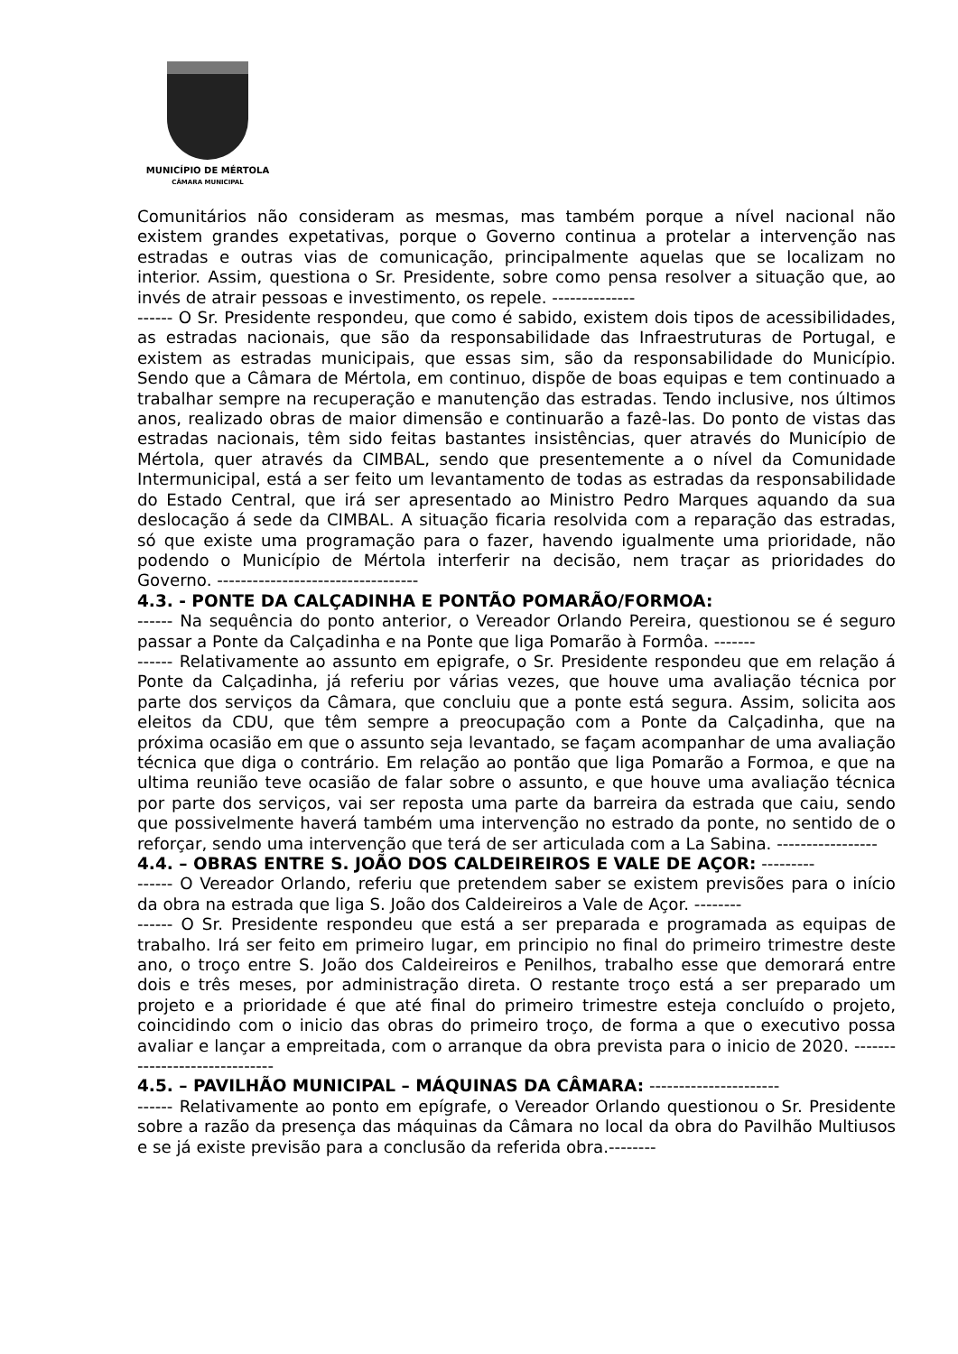MUNICÍPIO DE MÉRTOLA
CÂMARA MUNICIPAL
Comunitários não consideram as mesmas, mas também porque a nível nacional não existem grandes expetativas, porque o Governo continua a protelar a intervenção nas estradas e outras vias de comunicação, principalmente aquelas que se localizam no interior. Assim, questiona o Sr. Presidente, sobre como pensa resolver a situação que, ao invés de atrair pessoas e investimento, os repele. --------------
------ O Sr. Presidente respondeu, que como é sabido, existem dois tipos de acessibilidades, as estradas nacionais, que são da responsabilidade das Infraestruturas de Portugal, e existem as estradas municipais, que essas sim, são da responsabilidade do Município. Sendo que a Câmara de Mértola, em continuo, dispõe de boas equipas e tem continuado a trabalhar sempre na recuperação e manutenção das estradas. Tendo inclusive, nos últimos anos, realizado obras de maior dimensão e continuarão a fazê-las. Do ponto de vistas das estradas nacionais, têm sido feitas bastantes insistências, quer através do Município de Mértola, quer através da CIMBAL, sendo que presentemente a o nível da Comunidade Intermunicipal, está a ser feito um levantamento de todas as estradas da responsabilidade do Estado Central, que irá ser apresentado ao Ministro Pedro Marques aquando da sua deslocação á sede da CIMBAL. A situação ficaria resolvida com a reparação das estradas, só que existe uma programação para o fazer, havendo igualmente uma prioridade, não podendo o Município de Mértola interferir na decisão, nem traçar as prioridades do Governo. ----------------------------------
4.3. - PONTE DA CALÇADINHA E PONTÃO POMARÃO/FORMOA:
------ Na sequência do ponto anterior, o Vereador Orlando Pereira, questionou se é seguro passar a Ponte da Calçadinha e na Ponte que liga Pomarão à Formôa. -------
------ Relativamente ao assunto em epigrafe, o Sr. Presidente respondeu que em relação á Ponte da Calçadinha, já referiu por várias vezes, que houve uma avaliação técnica por parte dos serviços da Câmara, que concluiu que a ponte está segura. Assim, solicita aos eleitos da CDU, que têm sempre a preocupação com a Ponte da Calçadinha, que na próxima ocasião em que o assunto seja levantado, se façam acompanhar de uma avaliação técnica que diga o contrário. Em relação ao pontão que liga Pomarão a Formoa, e que na ultima reunião teve ocasião de falar sobre o assunto, e que houve uma avaliação técnica por parte dos serviços, vai ser reposta uma parte da barreira da estrada que caiu, sendo que possivelmente haverá também uma intervenção no estrado da ponte, no sentido de o reforçar, sendo uma intervenção que terá de ser articulada com a La Sabina. -----------------
4.4. – OBRAS ENTRE S. JOÃO DOS CALDEIREIROS E VALE DE AÇOR: ---------
------ O Vereador Orlando, referiu que pretendem saber se existem previsões para o início da obra na estrada que liga S. João dos Caldeireiros a Vale de Açor. --------
------ O Sr. Presidente respondeu que está a ser preparada e programada as equipas de trabalho. Irá ser feito em primeiro lugar, em principio no final do primeiro trimestre deste ano, o troço entre S. João dos Caldeireiros e Penilhos, trabalho esse que demorará entre dois e três meses, por administração direta. O restante troço está a ser preparado um projeto e a prioridade é que até final do primeiro trimestre esteja concluído o projeto, coincidindo com o inicio das obras do primeiro troço, de forma a que o executivo possa avaliar e lançar a empreitada, com o arranque da obra prevista para o inicio de 2020. ------------------------------
4.5. – PAVILHÃO MUNICIPAL – MÁQUINAS DA CÂMARA: ----------------------
------ Relativamente ao ponto em epígrafe, o Vereador Orlando questionou o Sr. Presidente sobre a razão da presença das máquinas da Câmara no local da obra do Pavilhão Multiusos e se já existe previsão para a conclusão da referida obra.--------